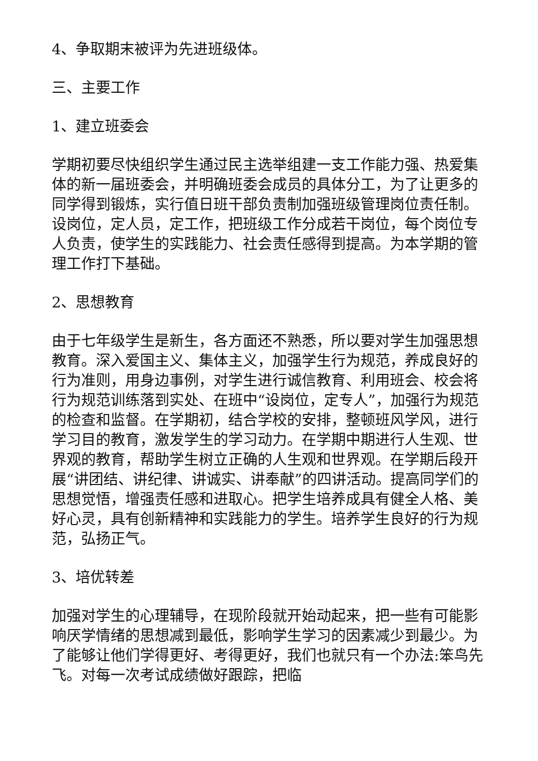4、争取期末被评为先进班级体。
三、主要工作
1、建立班委会
学期初要尽快组织学生通过民主选举组建一支工作能力强、热爱集体的新一届班委会，并明确班委会成员的具体分工，为了让更多的同学得到锻炼，实行值日班干部负责制加强班级管理岗位责任制。设岗位，定人员，定工作，把班级工作分成若干岗位，每个岗位专人负责，使学生的实践能力、社会责任感得到提高。为本学期的管理工作打下基础。
2、思想教育
由于七年级学生是新生，各方面还不熟悉，所以要对学生加强思想教育。深入爱国主义、集体主义，加强学生行为规范，养成良好的行为准则，用身边事例，对学生进行诚信教育、利用班会、校会将行为规范训练落到实处、在班中“设岗位，定专人”，加强行为规范的检查和监督。在学期初，结合学校的安排，整顿班风学风，进行学习目的教育，激发学生的学习动力。在学期中期进行人生观、世界观的教育，帮助学生树立正确的人生观和世界观。在学期后段开展“讲团结、讲纪律、讲诚实、讲奉献”的四讲活动。提高同学们的思想觉悟，增强责任感和进取心。把学生培养成具有健全人格、美好心灵，具有创新精神和实践能力的学生。培养学生良好的行为规范，弘扬正气。
3、培优转差
加强对学生的心理辅导，在现阶段就开始动起来，把一些有可能影响厌学情绪的思想减到最低，影响学生学习的因素减少到最少。为了能够让他们学得更好、考得更好，我们也就只有一个办法:笨鸟先飞。对每一次考试成绩做好跟踪，把临